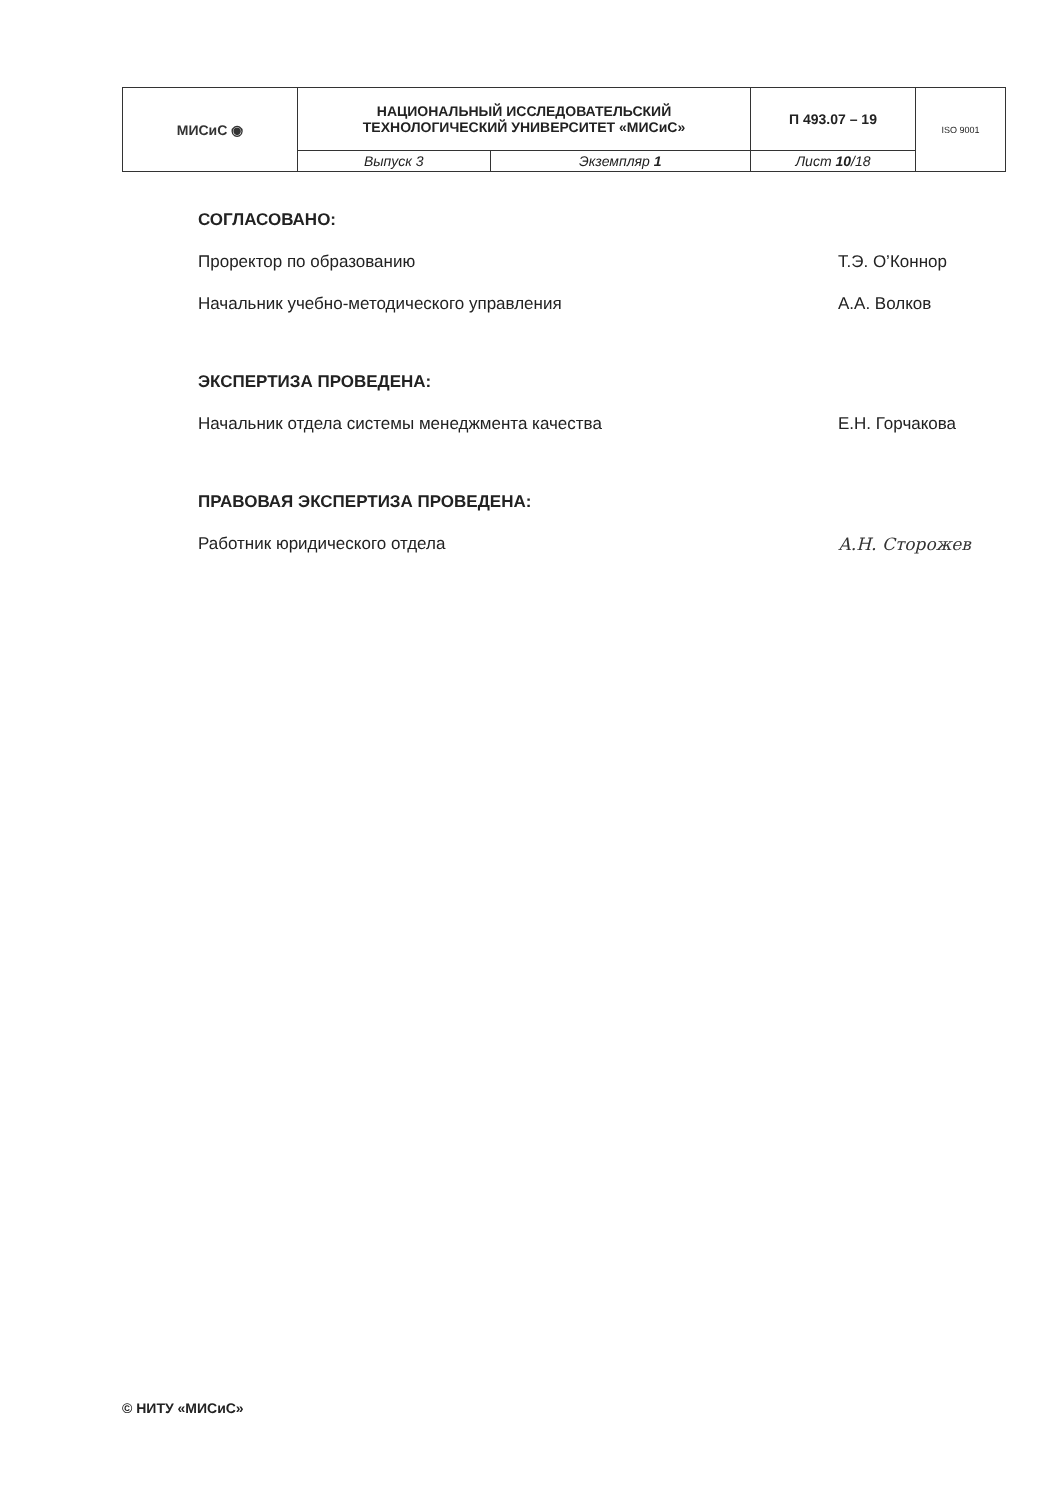| МИСиС ◉ | НАЦИОНАЛЬНЫЙ ИССЛЕДОВАТЕЛЬСКИЙ ТЕХНОЛОГИЧЕСКИЙ УНИВЕРСИТЕТ «МИСиС» | | П 493.07 – 19 | ISO 9001 |
| | Выпуск 3 | Экземпляр 1 | Лист 10 /18 | |
СОГЛАСОВАНО:
Проректор по образованию Т.Э. О’Коннор
Начальник учебно-методического управления А.А. Волков
ЭКСПЕРТИЗА ПРОВЕДЕНА:
Начальник отдела системы менеджмента качества Е.Н. Горчакова
ПРАВОВАЯ ЭКСПЕРТИЗА ПРОВЕДЕНА:
Работник юридического отдела А.Н. Сторожев
© НИТУ «МИСиС»